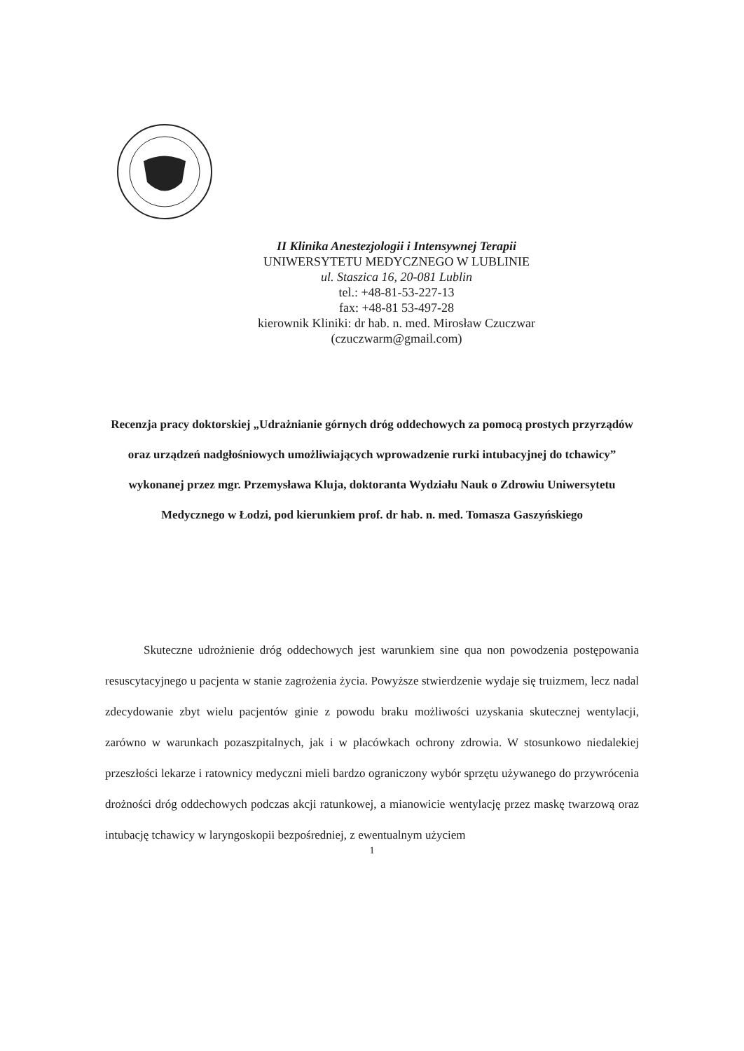II Klinika Anestezjologii i Intensywnej Terapii
UNIWERSYTETU MEDYCZNEGO W LUBLINIE
ul. Staszica 16, 20-081 Lublin
tel.: +48-81-53-227-13
fax: +48-81 53-497-28
kierownik Kliniki: dr hab. n. med. Mirosław Czuczwar
(czuczwarm@gmail.com)
Recenzja pracy doktorskiej „Udrażnianie górnych dróg oddechowych za pomocą prostych przyrządów oraz urządzeń nadgłośniowych umożliwiających wprowadzenie rurki intubacyjnej do tchawicy” wykonanej przez mgr. Przemysława Kluja, doktoranta Wydziału Nauk o Zdrowiu Uniwersytetu Medycznego w Łodzi, pod kierunkiem prof. dr hab. n. med. Tomasza Gaszyńskiego
Skuteczne udrożnienie dróg oddechowych jest warunkiem sine qua non powodzenia postępowania resuscytacyjnego u pacjenta w stanie zagrożenia życia. Powyższe stwierdzenie wydaje się truizmem, lecz nadal zdecydowanie zbyt wielu pacjentów ginie z powodu braku możliwości uzyskania skutecznej wentylacji, zarówno w warunkach pozaszpitalnych, jak i w placówkach ochrony zdrowia. W stosunkowo niedalekiej przeszłości lekarze i ratownicy medyczni mieli bardzo ograniczony wybór sprzętu używanego do przywrócenia drożności dróg oddechowych podczas akcji ratunkowej, a mianowicie wentylację przez maskę twarzową oraz intubację tchawicy w laryngoskopii bezpośredniej, z ewentualnym użyciem
1